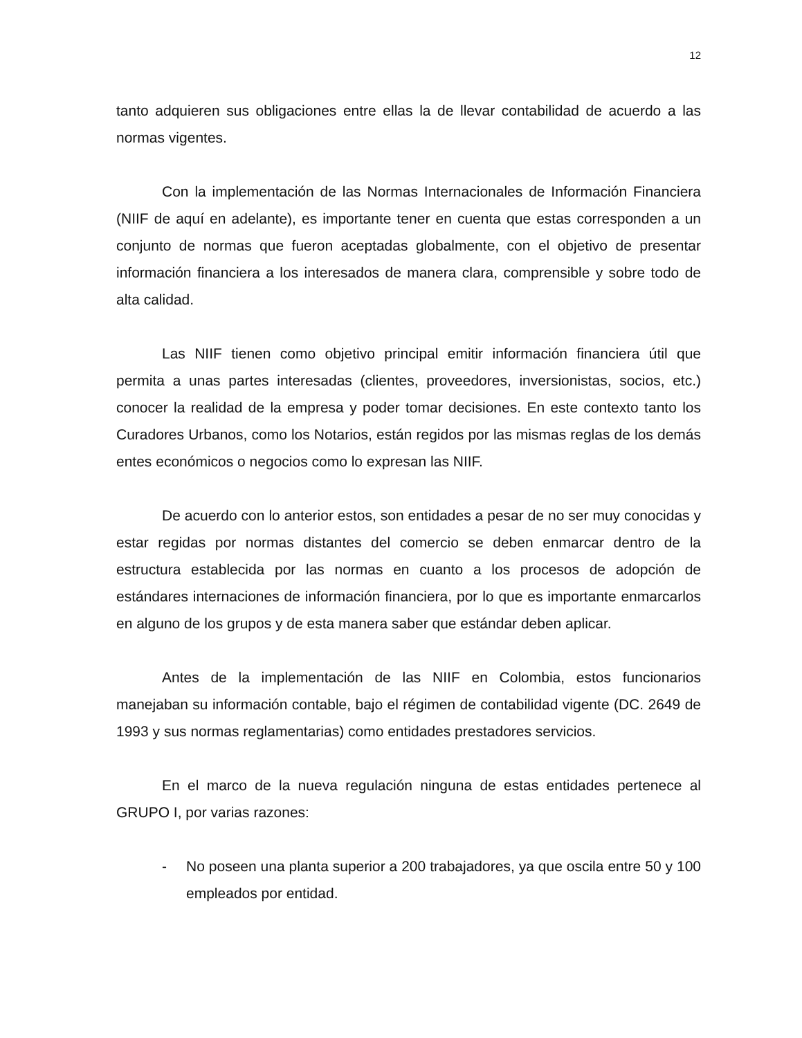12
tanto adquieren sus obligaciones entre ellas la de llevar contabilidad de acuerdo a las normas vigentes.
Con la implementación de las Normas Internacionales de Información Financiera (NIIF de aquí en adelante), es importante tener en cuenta que estas corresponden a un conjunto de normas que fueron aceptadas globalmente, con el objetivo de presentar información financiera a los interesados de manera clara, comprensible y sobre todo de alta calidad.
Las NIIF tienen como objetivo principal emitir información financiera útil que permita a unas partes interesadas (clientes, proveedores, inversionistas, socios, etc.) conocer la realidad de la empresa y poder tomar decisiones. En este contexto tanto los Curadores Urbanos, como los Notarios, están regidos por las mismas reglas de los demás entes económicos o negocios como lo expresan las NIIF.
De acuerdo con lo anterior estos, son entidades a pesar de no ser muy conocidas y estar regidas por normas distantes del comercio se deben enmarcar dentro de la estructura establecida por las normas en cuanto a los procesos de adopción de estándares internaciones de información financiera, por lo que es importante enmarcarlos en alguno de los grupos y de esta manera saber que estándar deben aplicar.
Antes de la implementación de las NIIF en Colombia, estos funcionarios manejaban su información contable, bajo el régimen de contabilidad vigente (DC. 2649 de 1993 y sus normas reglamentarias) como entidades prestadores servicios.
En el marco de la nueva regulación ninguna de estas entidades pertenece al GRUPO I, por varias razones:
- No poseen una planta superior a 200 trabajadores, ya que oscila entre 50 y 100 empleados por entidad.